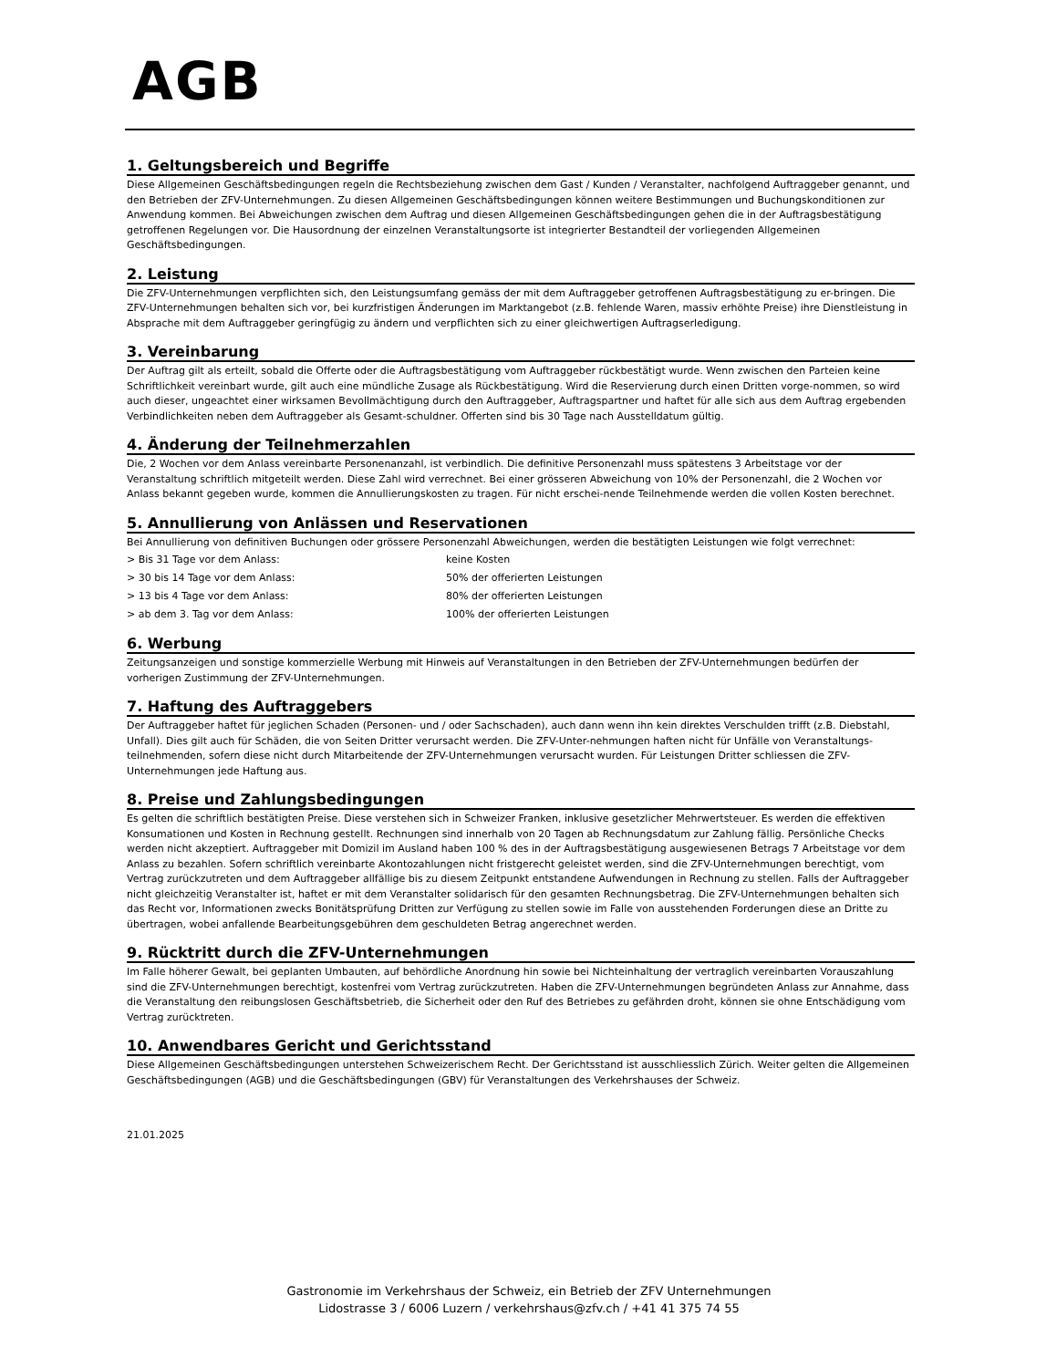AGB
1. Geltungsbereich und Begriffe
Diese Allgemeinen Geschäftsbedingungen regeln die Rechtsbeziehung zwischen dem Gast / Kunden / Veranstalter, nachfolgend Auftraggeber genannt, und den Betrieben der ZFV-Unternehmungen. Zu diesen Allgemeinen Geschäftsbedingungen können weitere Bestimmungen und Buchungskonditionen zur Anwendung kommen. Bei Abweichungen zwischen dem Auftrag und diesen Allgemeinen Geschäftsbedingungen gehen die in der Auftragsbestätigung getroffenen Regelungen vor. Die Hausordnung der einzelnen Veranstaltungsorte ist integrierter Bestandteil der vorliegenden Allgemeinen Geschäftsbedingungen.
2. Leistung
Die ZFV-Unternehmungen verpflichten sich, den Leistungsumfang gemäss der mit dem Auftraggeber getroffenen Auftragsbestätigung zu er-bringen. Die ZFV-Unternehmungen behalten sich vor, bei kurzfristigen Änderungen im Marktangebot (z.B. fehlende Waren, massiv erhöhte Preise) ihre Dienstleistung in Absprache mit dem Auftraggeber geringfügig zu ändern und verpflichten sich zu einer gleichwertigen Auftragserledigung.
3. Vereinbarung
Der Auftrag gilt als erteilt, sobald die Offerte oder die Auftragsbestätigung vom Auftraggeber rückbestätigt wurde. Wenn zwischen den Parteien keine Schriftlichkeit vereinbart wurde, gilt auch eine mündliche Zusage als Rückbestätigung. Wird die Reservierung durch einen Dritten vorge-nommen, so wird auch dieser, ungeachtet einer wirksamen Bevollmächtigung durch den Auftraggeber, Auftragspartner und haftet für alle sich aus dem Auftrag ergebenden Verbindlichkeiten neben dem Auftraggeber als Gesamt-schuldner. Offerten sind bis 30 Tage nach Ausstelldatum gültig.
4. Änderung der Teilnehmerzahlen
Die, 2 Wochen vor dem Anlass vereinbarte Personenanzahl, ist verbindlich. Die definitive Personenzahl muss spätestens 3 Arbeitstage vor der Veranstaltung schriftlich mitgeteilt werden. Diese Zahl wird verrechnet. Bei einer grösseren Abweichung von 10% der Personenzahl, die 2 Wochen vor Anlass bekannt gegeben wurde, kommen die Annullierungskosten zu tragen. Für nicht erschei-nende Teilnehmende werden die vollen Kosten berechnet.
5. Annullierung von Anlässen und Reservationen
Bei Annullierung von definitiven Buchungen oder grössere Personenzahl Abweichungen, werden die bestätigten Leistungen wie folgt verrechnet:
| > Bis 31 Tage vor dem Anlass: | keine Kosten |
| > 30 bis 14 Tage vor dem Anlass: | 50% der offerierten Leistungen |
| > 13 bis 4 Tage vor dem Anlass: | 80% der offerierten Leistungen |
| > ab dem 3. Tag vor dem Anlass: | 100% der offerierten Leistungen |
6. Werbung
Zeitungsanzeigen und sonstige kommerzielle Werbung mit Hinweis auf Veranstaltungen in den Betrieben der ZFV-Unternehmungen bedürfen der vorherigen Zustimmung der ZFV-Unternehmungen.
7. Haftung des Auftraggebers
Der Auftraggeber haftet für jeglichen Schaden (Personen- und / oder Sachschaden), auch dann wenn ihn kein direktes Verschulden trifft (z.B. Diebstahl, Unfall). Dies gilt auch für Schäden, die von Seiten Dritter verursacht werden. Die ZFV-Unter-nehmungen haften nicht für Unfälle von Veranstaltungs-teilnehmenden, sofern diese nicht durch Mitarbeitende der ZFV-Unternehmungen verursacht wurden. Für Leistungen Dritter schliessen die ZFV-Unternehmungen jede Haftung aus.
8. Preise und Zahlungsbedingungen
Es gelten die schriftlich bestätigten Preise. Diese verstehen sich in Schweizer Franken, inklusive gesetzlicher Mehrwertsteuer. Es werden die effektiven Konsumationen und Kosten in Rechnung gestellt. Rechnungen sind innerhalb von 20 Tagen ab Rechnungsdatum zur Zahlung fällig. Persönliche Checks werden nicht akzeptiert. Auftraggeber mit Domizil im Ausland haben 100 % des in der Auftragsbestätigung ausgewiesenen Betrags 7 Arbeitstage vor dem Anlass zu bezahlen. Sofern schriftlich vereinbarte Akontozahlungen nicht fristgerecht geleistet werden, sind die ZFV-Unternehmungen berechtigt, vom Vertrag zurückzutreten und dem Auftraggeber allfällige bis zu diesem Zeitpunkt entstandene Aufwendungen in Rechnung zu stellen. Falls der Auftraggeber nicht gleichzeitig Veranstalter ist, haftet er mit dem Veranstalter solidarisch für den gesamten Rechnungsbetrag. Die ZFV-Unternehmungen behalten sich das Recht vor, Informationen zwecks Bonitätsprüfung Dritten zur Verfügung zu stellen sowie im Falle von ausstehenden Forderungen diese an Dritte zu übertragen, wobei anfallende Bearbeitungsgebühren dem geschuldeten Betrag angerechnet werden.
9. Rücktritt durch die ZFV-Unternehmungen
Im Falle höherer Gewalt, bei geplanten Umbauten, auf behördliche Anordnung hin sowie bei Nichteinhaltung der vertraglich vereinbarten Vorauszahlung sind die ZFV-Unternehmungen berechtigt, kostenfrei vom Vertrag zurückzutreten. Haben die ZFV-Unternehmungen begründeten Anlass zur Annahme, dass die Veranstaltung den reibungslosen Geschäftsbetrieb, die Sicherheit oder den Ruf des Betriebes zu gefährden droht, können sie ohne Entschädigung vom Vertrag zurücktreten.
10. Anwendbares Gericht und Gerichtsstand
Diese Allgemeinen Geschäftsbedingungen unterstehen Schweizerischem Recht. Der Gerichtsstand ist ausschliesslich Zürich. Weiter gelten die Allgemeinen Geschäftsbedingungen (AGB) und die Geschäftsbedingungen (GBV) für Veranstaltungen des Verkehrshauses der Schweiz.
21.01.2025
Gastronomie im Verkehrshaus der Schweiz, ein Betrieb der ZFV Unternehmungen
Lidostrasse 3 / 6006 Luzern / verkehrshaus@zfv.ch / +41 41 375 74 55